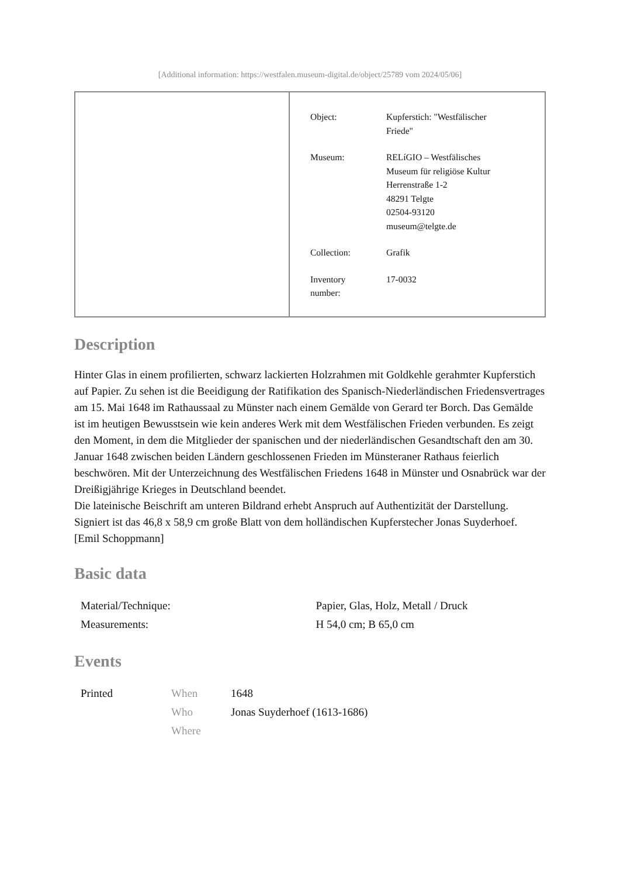[Additional information: https://westfalen.museum-digital.de/object/25789 vom 2024/05/06]
| Object: | Kupferstich: "Westfälischer Friede" |
| Museum: | RELíGIO – Westfälisches Museum für religiöse Kultur Herrenstraße 1-2 48291 Telgte 02504-93120 museum@telgte.de |
| Collection: | Grafik |
| Inventory number: | 17-0032 |
Description
Hinter Glas in einem profilierten, schwarz lackierten Holzrahmen mit Goldkehle gerahmter Kupferstich auf Papier. Zu sehen ist die Beeidigung der Ratifikation des Spanisch-Niederländischen Friedensvertrages am 15. Mai 1648 im Rathaussaal zu Münster nach einem Gemälde von Gerard ter Borch. Das Gemälde ist im heutigen Bewusstsein wie kein anderes Werk mit dem Westfälischen Frieden verbunden. Es zeigt den Moment, in dem die Mitglieder der spanischen und der niederländischen Gesandtschaft den am 30. Januar 1648 zwischen beiden Ländern geschlossenen Frieden im Münsteraner Rathaus feierlich beschwören. Mit der Unterzeichnung des Westfälischen Friedens 1648 in Münster und Osnabrück war der Dreißigjährige Krieges in Deutschland beendet.
Die lateinische Beischrift am unteren Bildrand erhebt Anspruch auf Authentizität der Darstellung. Signiert ist das 46,8 x 58,9 cm große Blatt von dem holländischen Kupferstecher Jonas Suyderhoef.
[Emil Schoppmann]
Basic data
| Material/Technique: | Papier, Glas, Holz, Metall / Druck |
| Measurements: | H 54,0 cm; B 65,0 cm |
Events
| Printed | When | 1648 |
| | Who | Jonas Suyderhoef (1613-1686) |
| | Where | |